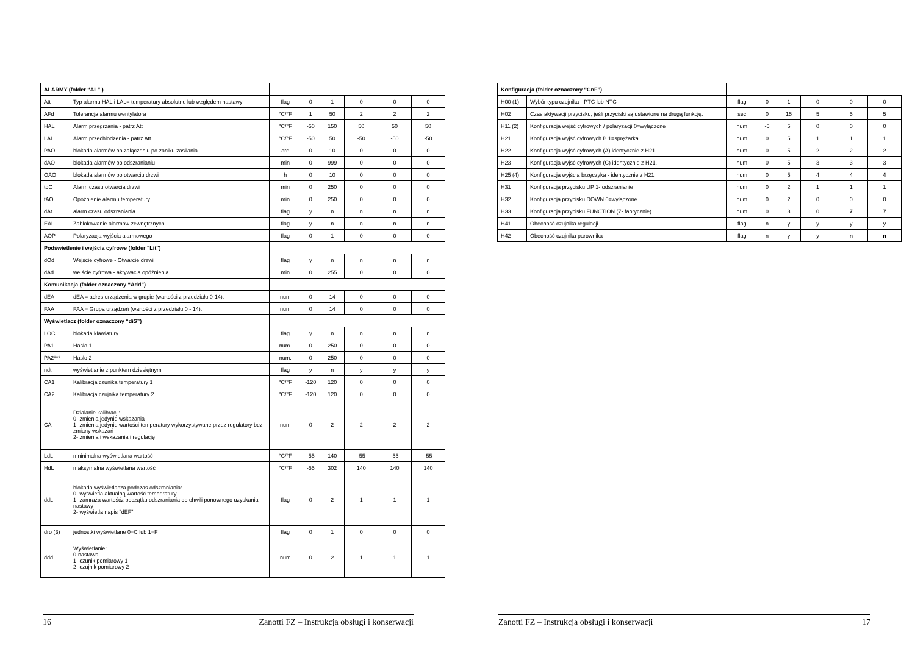| ALARMY (folder “AL” ) | | | | | | | |
| Att | Typ alarmu HAL i LAL= temperatury absolutne lub względem nastawy | flag | 0 | 1 | 0 | 0 | 0 |
| AFd | Tolerancja alarmu wentylatora | °C/°F | 1 | 50 | 2 | 2 | 2 |
| HAL | Alarm przegrzania - patrz Att | °C/°F | -50 | 150 | 50 | 50 | 50 |
| LAL | Alarm przechłodzenia - patrz Att | °C/°F | -50 | 50 | -50 | -50 | -50 |
| PAO | blokada alarmów po załączeniu po zaniku zasilania. | ore | 0 | 10 | 0 | 0 | 0 |
| dAO | blokada alarmów po odszranianiu | min | 0 | 999 | 0 | 0 | 0 |
| OAO | blokada alarmów po otwarciu drzwi | h | 0 | 10 | 0 | 0 | 0 |
| tdO | Alarm czasu otwarcia drzwi | min | 0 | 250 | 0 | 0 | 0 |
| tAO | Opóźnienie alarmu temperatury | min | 0 | 250 | 0 | 0 | 0 |
| dAt | alarm czasu odszraniania | flag | y | n | n | n | n |
| EAL | Zablokowanie alarmów zewnętrznych | flag | y | n | n | n | n |
| AOP | Polaryzacja wyjścia alarmowego | flag | 0 | 1 | 0 | 0 | 0 |
| Podświetlenie i wejścia cyfrowe (folder "Lit") | | | | | | | |
| dOd | Wejście cyfrowe - Otwarcie drzwi | flag | y | n | n | n | n |
| dAd | wejście cyfrowa - aktywacja opóźnienia | min | 0 | 255 | 0 | 0 | 0 |
| Komunikacja (folder oznaczony “Add”) | | | | | | | |
| dEA | dEA = adres urządzenia w grupie (wartości z przedziału 0-14). | num | 0 | 14 | 0 | 0 | 0 |
| FAA | FAA = Grupa urządzeń (wartości z przedziału 0 - 14). | num | 0 | 14 | 0 | 0 | 0 |
| Wyświetlacz (folder oznaczony “diS”) | | | | | | | |
| LOC | blokada klawiatury | flag | y | n | n | n | n |
| PA1 | Hasło 1 | num. | 0 | 250 | 0 | 0 | 0 |
| PA2*** | Hasło 2 | num. | 0 | 250 | 0 | 0 | 0 |
| ndt | wyświetlanie z punktem dziesiętnym | flag | y | n | y | y | y |
| CA1 | Kalibracja czunika temperatury 1 | °C/°F | -120 | 120 | 0 | 0 | 0 |
| CA2 | Kalibracja czujnika temperatury 2 | °C/°F | -120 | 120 | 0 | 0 | 0 |
| CA | Działanie kalibracji: 0- zmienia jedynie wskazania 1- zmienia jedynie wartości temperatury wykorzystywane przez regulatory bez zmiany wskazań 2- zmienia i wskazania i regulację | num | 0 | 2 | 2 | 2 | 2 |
| LdL | mninimalna wyświetlana wartość | °C/°F | -55 | 140 | -55 | -55 | -55 |
| HdL | maksymalna wyświetlana wartość | °C/°F | -55 | 302 | 140 | 140 | 140 |
| ddL | blokada wyświetlacza podczas odszraniania: 0- wyświetla aktualną wartość temperatury 1- zamraża wartośćz początku odszraniania do chwili ponownego uzyskania nastawy 2- wyświetla napis "dEF" | flag | 0 | 2 | 1 | 1 | 1 |
| dro (3) | jednostki wyświetlane 0=C lub 1=F | flag | 0 | 1 | 0 | 0 | 0 |
| ddd | Wyświetlanie: 0-nastawa 1- czunik pomiarowy 1 2- czujnik pomiarowy 2 | num | 0 | 2 | 1 | 1 | 1 |
| Konfiguracja (folder oznaczony “CnF”) | | | | | | | |
| H00 (1) | Wybór typu czujnika - PTC lub NTC | flag | 0 | 1 | 0 | 0 | 0 |
| H02 | Czas aktywacji przycisku, jeśli przyciski są ustawione na drugą funkcję. | sec | 0 | 15 | 5 | 5 | 5 |
| H11 (2) | Konfiguracja wejść cyfrowych / polaryzacji 0=wyłączone | num | -5 | 5 | 0 | 0 | 0 |
| H21 | Konfiguracja wyjść cyfrowych B 1=sprężarka | num | 0 | 5 | 1 | 1 | 1 |
| H22 | Konfiguracja wyjść cyfrowych (A) identycznie z H21. | num | 0 | 5 | 2 | 2 | 2 |
| H23 | Konfiguracja wyjść cyfrowych (C) identycznie z H21. | num | 0 | 5 | 3 | 3 | 3 |
| H25 (4) | Konfiguracja wyjścia brzęczyka - identycznie z H21 | num | 0 | 5 | 4 | 4 | 4 |
| H31 | Konfiguracja przycisku UP 1- odszranianie | num | 0 | 2 | 1 | 1 | 1 |
| H32 | Konfiguracja przycisku DOWN 0=wyłączone | num | 0 | 2 | 0 | 0 | 0 |
| H33 | Konfiguracja przycisku FUNCTION (7- fabrycznie) | num | 0 | 3 | 0 | 7 | 7 |
| H41 | Obecność czujnika regulacji | flag | n | y | y | y | y |
| H42 | Obecność czujnika parownika | flag | n | y | y | n | n |
16 Zanotti FZ – Instrukcja obsługi i konserwacji Zanotti FZ – Instrukcja obsługi i konserwacji 17